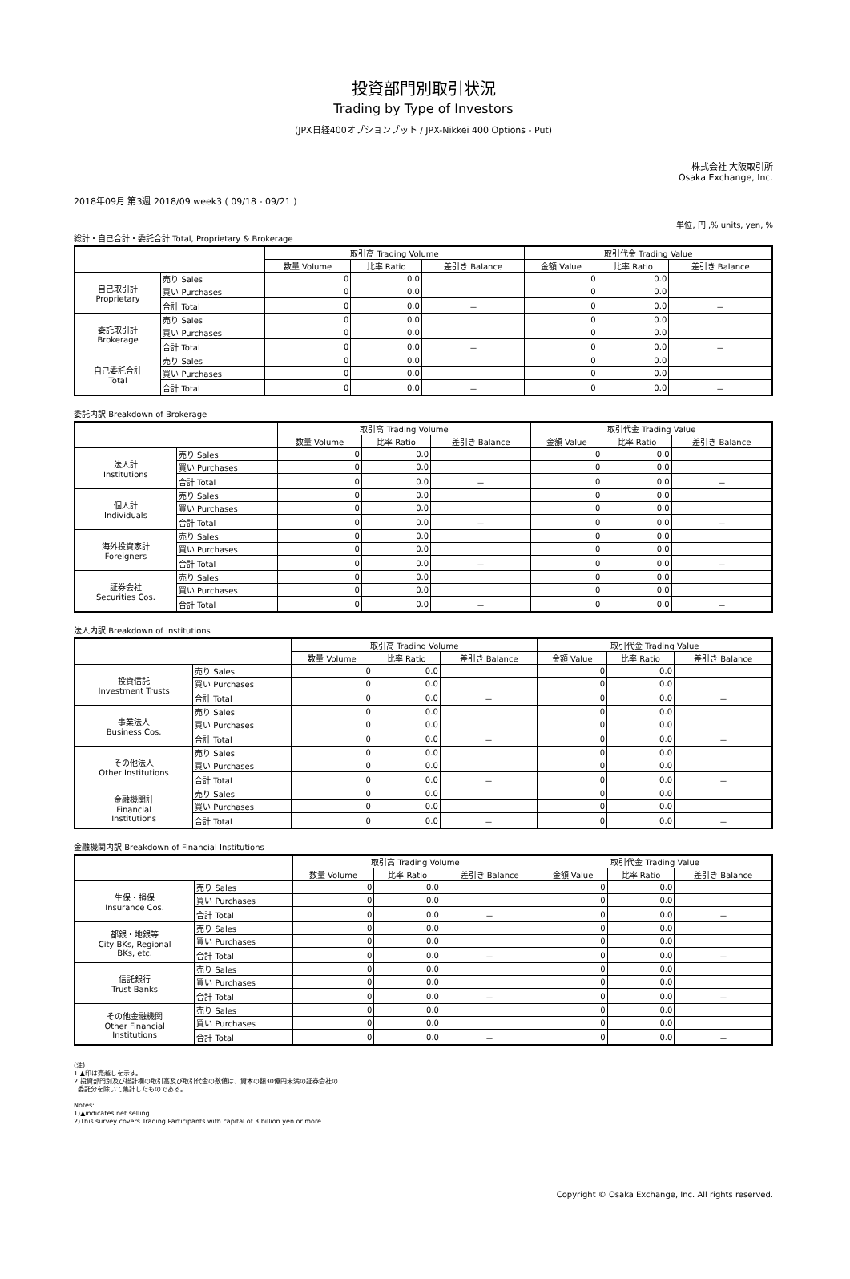投資部門別取引状況
Trading by Type of Investors
(JPX日経400オプションプット / JPX-Nikkei 400 Options - Put)
株式会社 大阪取引所
Osaka Exchange, Inc.
2018年09月 第3週 2018/09 week3 ( 09/18 - 09/21 )
単位, 円 ,% units, yen, %
総計・自己合計・委託合計 Total, Proprietary & Brokerage
| | | 取引高 Trading Volume | | | 取引代金 Trading Value | | |
| --- | --- | --- | --- | --- | --- | --- | --- |
| | | 数量 Volume | 比率 Ratio | 差引き Balance | 金額 Value | 比率 Ratio | 差引き Balance |
| 自己取引計 Proprietary | 売り Sales | 0 | 0.0 | | 0 | 0.0 | |
| | 買い Purchases | 0 | 0.0 | | 0 | 0.0 | |
| | 合計 Total | 0 | 0.0 | － | 0 | 0.0 | － |
| 委託取引計 Brokerage | 売り Sales | 0 | 0.0 | | 0 | 0.0 | |
| | 買い Purchases | 0 | 0.0 | | 0 | 0.0 | |
| | 合計 Total | 0 | 0.0 | － | 0 | 0.0 | － |
| 自己委託合計 Total | 売り Sales | 0 | 0.0 | | 0 | 0.0 | |
| | 買い Purchases | 0 | 0.0 | | 0 | 0.0 | |
| | 合計 Total | 0 | 0.0 | － | 0 | 0.0 | － |
委託内訳 Breakdown of Brokerage
| | | 取引高 Trading Volume | | | 取引代金 Trading Value | | |
| --- | --- | --- | --- | --- | --- | --- | --- |
| | | 数量 Volume | 比率 Ratio | 差引き Balance | 金額 Value | 比率 Ratio | 差引き Balance |
| 法人計 Institutions | 売り Sales | 0 | 0.0 | | 0 | 0.0 | |
| | 買い Purchases | 0 | 0.0 | | 0 | 0.0 | |
| | 合計 Total | 0 | 0.0 | － | 0 | 0.0 | － |
| 個人計 Individuals | 売り Sales | 0 | 0.0 | | 0 | 0.0 | |
| | 買い Purchases | 0 | 0.0 | | 0 | 0.0 | |
| | 合計 Total | 0 | 0.0 | － | 0 | 0.0 | － |
| 海外投資家計 Foreigners | 売り Sales | 0 | 0.0 | | 0 | 0.0 | |
| | 買い Purchases | 0 | 0.0 | | 0 | 0.0 | |
| | 合計 Total | 0 | 0.0 | － | 0 | 0.0 | － |
| 証券会社 Securities Cos. | 売り Sales | 0 | 0.0 | | 0 | 0.0 | |
| | 買い Purchases | 0 | 0.0 | | 0 | 0.0 | |
| | 合計 Total | 0 | 0.0 | － | 0 | 0.0 | － |
法人内訳 Breakdown of Institutions
| | | 取引高 Trading Volume | | | 取引代金 Trading Value | | |
| --- | --- | --- | --- | --- | --- | --- | --- |
| | | 数量 Volume | 比率 Ratio | 差引き Balance | 金額 Value | 比率 Ratio | 差引き Balance |
| 投資信託 Investment Trusts | 売り Sales | 0 | 0.0 | | 0 | 0.0 | |
| | 買い Purchases | 0 | 0.0 | | 0 | 0.0 | |
| | 合計 Total | 0 | 0.0 | － | 0 | 0.0 | － |
| 事業法人 Business Cos. | 売り Sales | 0 | 0.0 | | 0 | 0.0 | |
| | 買い Purchases | 0 | 0.0 | | 0 | 0.0 | |
| | 合計 Total | 0 | 0.0 | － | 0 | 0.0 | － |
| その他法人 Other Institutions | 売り Sales | 0 | 0.0 | | 0 | 0.0 | |
| | 買い Purchases | 0 | 0.0 | | 0 | 0.0 | |
| | 合計 Total | 0 | 0.0 | － | 0 | 0.0 | － |
| 金融機関計 Financial Institutions | 売り Sales | 0 | 0.0 | | 0 | 0.0 | |
| | 買い Purchases | 0 | 0.0 | | 0 | 0.0 | |
| | 合計 Total | 0 | 0.0 | － | 0 | 0.0 | － |
金融機関内訳 Breakdown of Financial Institutions
| | | 取引高 Trading Volume | | | 取引代金 Trading Value | | |
| --- | --- | --- | --- | --- | --- | --- | --- |
| | | 数量 Volume | 比率 Ratio | 差引き Balance | 金額 Value | 比率 Ratio | 差引き Balance |
| 生保・損保 Insurance Cos. | 売り Sales | 0 | 0.0 | | 0 | 0.0 | |
| | 買い Purchases | 0 | 0.0 | | 0 | 0.0 | |
| | 合計 Total | 0 | 0.0 | － | 0 | 0.0 | － |
| 都銀・地銀等 City BKs, Regional BKs, etc. | 売り Sales | 0 | 0.0 | | 0 | 0.0 | |
| | 買い Purchases | 0 | 0.0 | | 0 | 0.0 | |
| | 合計 Total | 0 | 0.0 | － | 0 | 0.0 | － |
| 信託銀行 Trust Banks | 売り Sales | 0 | 0.0 | | 0 | 0.0 | |
| | 買い Purchases | 0 | 0.0 | | 0 | 0.0 | |
| | 合計 Total | 0 | 0.0 | － | 0 | 0.0 | － |
| その他金融機関 Other Financial Institutions | 売り Sales | 0 | 0.0 | | 0 | 0.0 | |
| | 買い Purchases | 0 | 0.0 | | 0 | 0.0 | |
| | 合計 Total | 0 | 0.0 | － | 0 | 0.0 | － |
(注)
1.▲印は売越しを示す。
2.投資部門別及び総計欄の取引高及び取引代金の数値は、資本の額30億円未満の証券会社の
委託分を除いて集計したものである。
Notes:
1)▲indicates net selling.
2)This survey covers Trading Participants with capital of 3 billion yen or more.
Copyright © Osaka Exchange, Inc. All rights reserved.